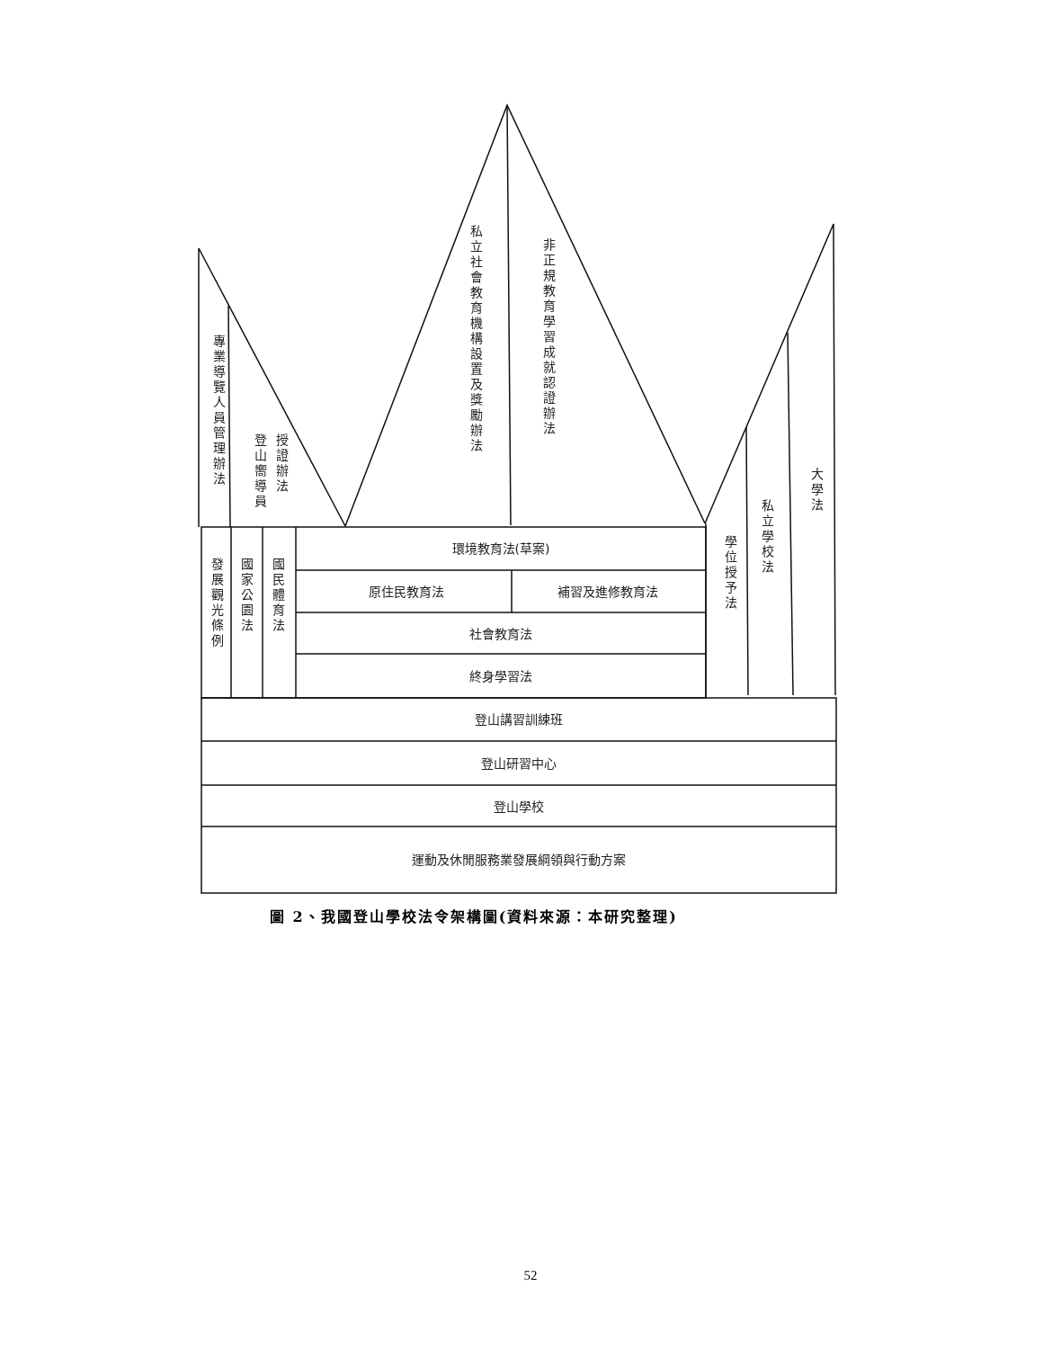專業導覽人員管理辦法
登山嚮導員
授證辦法
私立社會教育機構設置及獎勵辦法
非正規教育學習成就認證辦法
大學法
私立學校法
學位授予法
發展觀光條例
國家公園法
國民體育法
環境教育法(草案)
原住民教育法
補習及進修教育法
社會教育法
終身學習法
登山講習訓練班
登山研習中心
登山學校
運動及休閒服務業發展綱領與行動方案
圖 2、我國登山學校法令架構圖(資料來源：本研究整理)
52